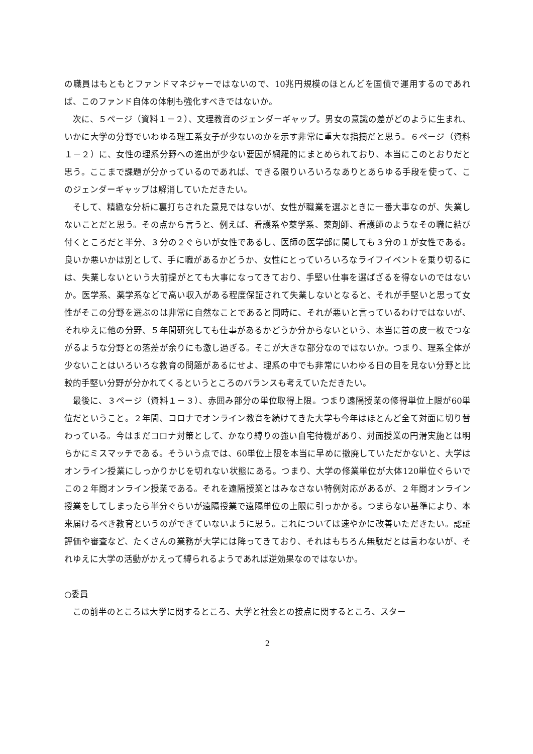の職員はもともとファンドマネジャーではないので、10兆円規模のほとんどを国債で運用するのであれば、このファンド自体の体制も強化すべきではないか。
次に、５ページ（資料１－２）、文理教育のジェンダーギャップ。男女の意識の差がどのように生まれ、いかに大学の分野でいわゆる理工系女子が少ないのかを示す非常に重大な指摘だと思う。６ページ（資料１－２）に、女性の理系分野への進出が少ない要因が網羅的にまとめられており、本当にこのとおりだと思う。ここまで課題が分かっているのであれば、できる限りいろいろなありとあらゆる手段を使って、このジェンダーギャップは解消していただきたい。
そして、精緻な分析に裏打ちされた意見ではないが、女性が職業を選ぶときに一番大事なのが、失業しないことだと思う。その点から言うと、例えば、看護系や薬学系、薬剤師、看護師のようなその職に結び付くところだと半分、３分の２ぐらいが女性であるし、医師の医学部に関しても３分の１が女性である。良いか悪いかは別として、手に職があるかどうか、女性にとっていろいろなライフイベントを乗り切るには、失業しないという大前提がとても大事になってきており、手堅い仕事を選ばざるを得ないのではないか。医学系、薬学系などで高い収入がある程度保証されて失業しないとなると、それが手堅いと思って女性がそこの分野を選ぶのは非常に自然なことであると同時に、それが悪いと言っているわけではないが、それゆえに他の分野、５年間研究しても仕事があるかどうか分からないという、本当に首の皮一枚でつながるような分野との落差が余りにも激し過ぎる。そこが大きな部分なのではないか。つまり、理系全体が少ないことはいろいろな教育の問題があるにせよ、理系の中でも非常にいわゆる日の目を見ない分野と比較的手堅い分野が分かれてくるというところのバランスも考えていただきたい。
最後に、３ページ（資料１－３）、赤囲み部分の単位取得上限。つまり遠隔授業の修得単位上限が60単位だということ。２年間、コロナでオンライン教育を続けてきた大学も今年はほとんど全て対面に切り替わっている。今はまだコロナ対策として、かなり縛りの強い自宅待機があり、対面授業の円滑実施とは明らかにミスマッチである。そういう点では、60単位上限を本当に早めに撤廃していただかないと、大学はオンライン授業にしっかりかじを切れない状態にある。つまり、大学の修業単位が大体120単位ぐらいでこの２年間オンライン授業である。それを遠隔授業とはみなさない特例対応があるが、２年間オンライン授業をしてしまったら半分ぐらいが遠隔授業で遠隔単位の上限に引っかかる。つまらない基準により、本来届けるべき教育というのができていないように思う。これについては速やかに改善いただきたい。認証評価や審査など、たくさんの業務が大学には降ってきており、それはもちろん無駄だとは言わないが、それゆえに大学の活動がかえって縛られるようであれば逆効果なのではないか。
○委員
この前半のところは大学に関するところ、大学と社会との接点に関するところ、スター
2